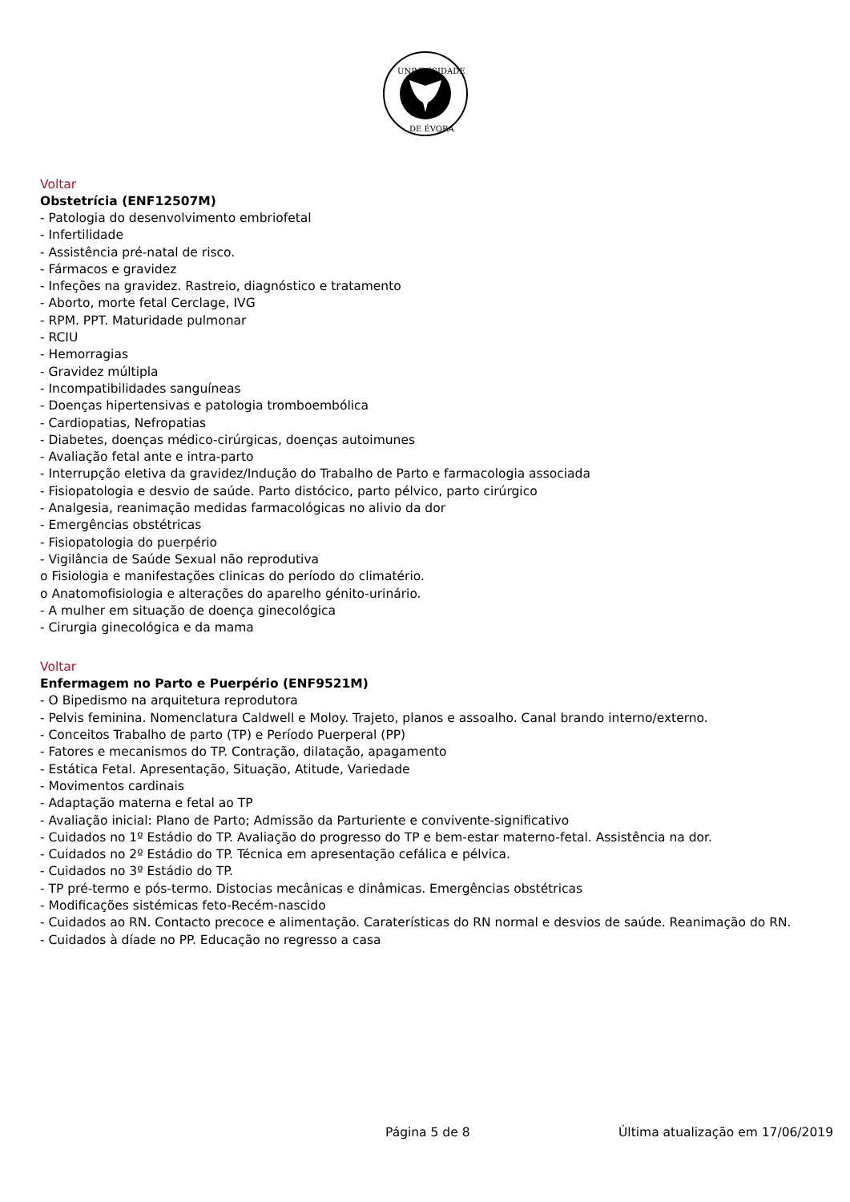UNIVERSIDADE
DE ÉVORA
Voltar
Obstetrícia (ENF12507M)
- Patologia do desenvolvimento embriofetal
- Infertilidade
- Assistência pré-natal de risco.
- Fármacos e gravidez
- Infeções na gravidez. Rastreio, diagnóstico e tratamento
- Aborto, morte fetal Cerclage, IVG
- RPM. PPT. Maturidade pulmonar
- RCIU
- Hemorragias
- Gravidez múltipla
- Incompatibilidades sanguíneas
- Doenças hipertensivas e patologia tromboembólica
- Cardiopatias, Nefropatias
- Diabetes, doenças médico-cirúrgicas, doenças autoimunes
- Avaliação fetal ante e intra-parto
- Interrupção eletiva da gravidez/Indução do Trabalho de Parto e farmacologia associada
- Fisiopatologia e desvio de saúde. Parto distócico, parto pélvico, parto cirúrgico
- Analgesia, reanimação medidas farmacológicas no alivio da dor
- Emergências obstétricas
- Fisiopatologia do puerpério
- Vigilância de Saúde Sexual não reprodutiva
o Fisiologia e manifestações clinicas do período do climatério.
o Anatomofisiologia e alterações do aparelho génito-urinário.
- A mulher em situação de doença ginecológica
- Cirurgia ginecológica e da mama
Voltar
Enfermagem no Parto e Puerpério (ENF9521M)
- O Bipedismo na arquitetura reprodutora
- Pelvis feminina. Nomenclatura Caldwell e Moloy. Trajeto, planos e assoalho. Canal brando interno/externo.
- Conceitos Trabalho de parto (TP) e Período Puerperal (PP)
- Fatores e mecanismos do TP. Contração, dilatação, apagamento
- Estática Fetal. Apresentação, Situação, Atitude, Variedade
- Movimentos cardinais
- Adaptação materna e fetal ao TP
- Avaliação inicial: Plano de Parto; Admissão da Parturiente e convivente-significativo
- Cuidados no 1º Estádio do TP. Avaliação do progresso do TP e bem-estar materno-fetal. Assistência na dor.
- Cuidados no 2º Estádio do TP. Técnica em apresentação cefálica e pélvica.
- Cuidados no 3º Estádio do TP.
- TP pré-termo e pós-termo. Distocias mecânicas e dinâmicas. Emergências obstétricas
- Modificações sistémicas feto-Recém-nascido
- Cuidados ao RN. Contacto precoce e alimentação. Caraterísticas do RN normal e desvios de saúde. Reanimação do RN.
- Cuidados à díade no PP. Educação no regresso a casa
Página 5 de 8 Última atualização em 17/06/2019